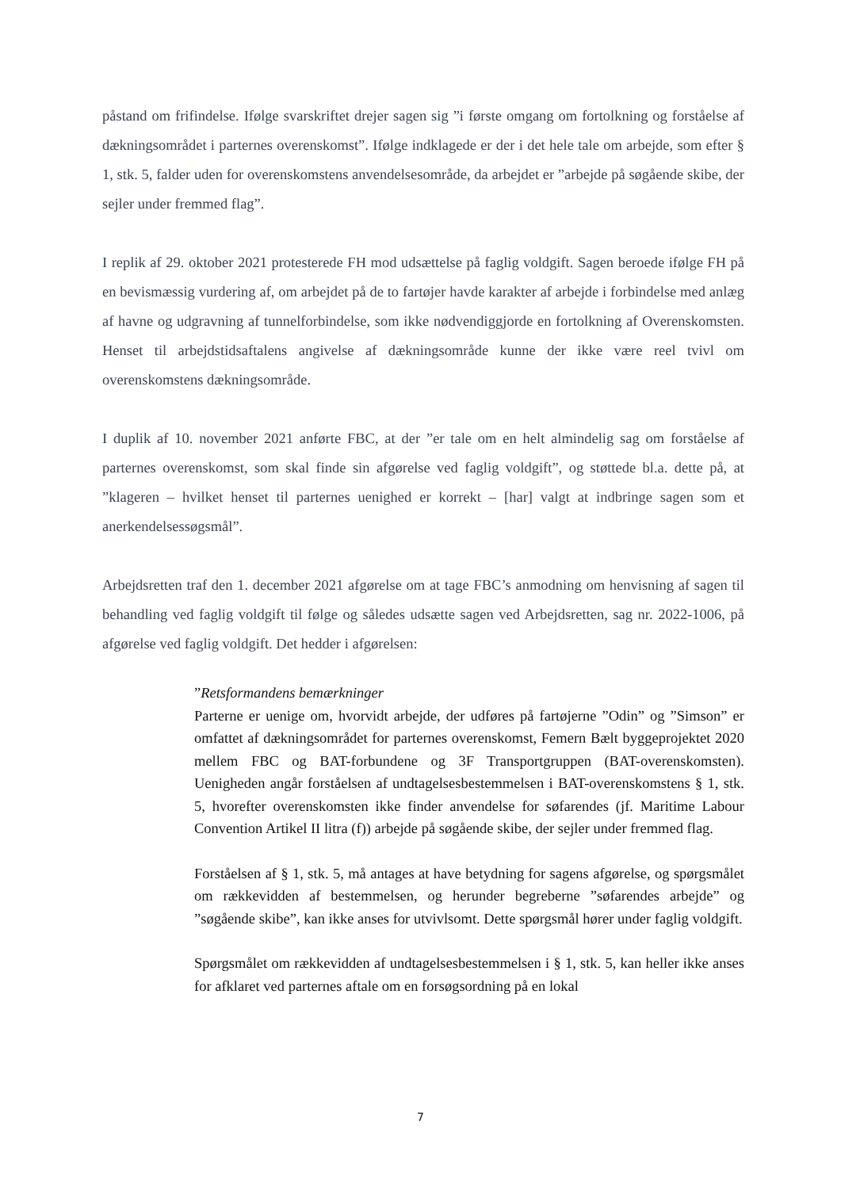påstand om frifindelse. Ifølge svarskriftet drejer sagen sig ”i første omgang om fortolkning og forståelse af dækningsområdet i parternes overenskomst”. Ifølge indklagede er der i det hele tale om arbejde, som efter § 1, stk. 5, falder uden for overenskomstens anvendelsesområde, da arbejdet er ”arbejde på søgående skibe, der sejler under fremmed flag”.
I replik af 29. oktober 2021 protesterede FH mod udsættelse på faglig voldgift. Sagen beroede ifølge FH på en bevismæssig vurdering af, om arbejdet på de to fartøjer havde karakter af arbejde i forbindelse med anlæg af havne og udgravning af tunnelforbindelse, som ikke nødvendiggjorde en fortolkning af Overenskomsten. Henset til arbejdstidsaftalens angivelse af dækningsområde kunne der ikke være reel tvivl om overenskomstens dækningsområde.
I duplik af 10. november 2021 anførte FBC, at der ”er tale om en helt almindelig sag om forståelse af parternes overenskomst, som skal finde sin afgørelse ved faglig voldgift”, og støttede bl.a. dette på, at ”klageren – hvilket henset til parternes uenighed er korrekt – [har] valgt at indbringe sagen som et anerkendelsessøgsmål”.
Arbejdsretten traf den 1. december 2021 afgørelse om at tage FBC’s anmodning om henvisning af sagen til behandling ved faglig voldgift til følge og således udsætte sagen ved Arbejdsretten, sag nr. 2022-1006, på afgørelse ved faglig voldgift. Det hedder i afgørelsen:
”Retsformandens bemærkninger
Parterne er uenige om, hvorvidt arbejde, der udføres på fartøjerne ”Odin” og ”Simson” er omfattet af dækningsområdet for parternes overenskomst, Femern Bælt byggeprojektet 2020 mellem FBC og BAT-forbundene og 3F Transportgruppen (BAT-overenskomsten). Uenigheden angår forståelsen af undtagelsesbestemmelsen i BAT-overenskomstens § 1, stk. 5, hvorefter overenskomsten ikke finder anvendelse for søfarendes (jf. Maritime Labour Convention Artikel II litra (f)) arbejde på søgående skibe, der sejler under fremmed flag.
Forståelsen af § 1, stk. 5, må antages at have betydning for sagens afgørelse, og spørgsmålet om rækkevidden af bestemmelsen, og herunder begreberne ”søfarendes arbejde” og ”søgående skibe”, kan ikke anses for utvivlsomt. Dette spørgsmål hører under faglig voldgift.
Spørgsmålet om rækkevidden af undtagelsesbestemmelsen i § 1, stk. 5, kan heller ikke anses for afklaret ved parternes aftale om en forsøgsordning på en lokal
7